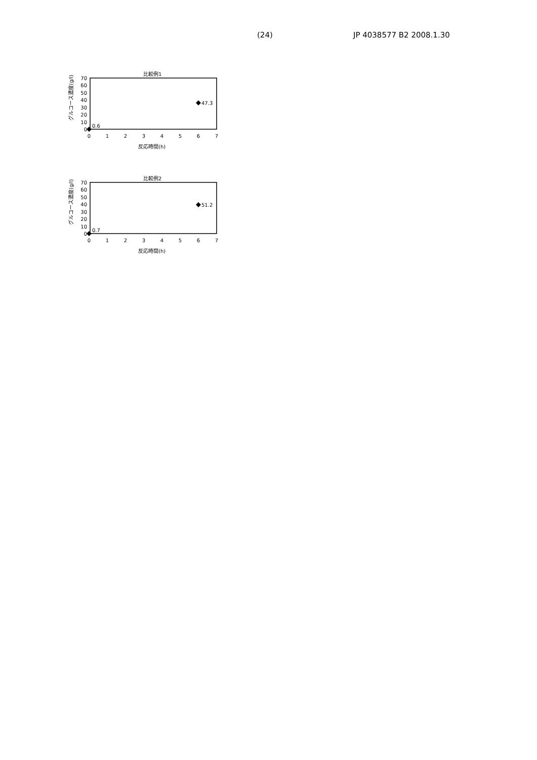(24) JP 4038577 B2 2008.1.30
比較例1
グルコース濃度(g/l)
70
60
50
40
30
20
10
0
0
1
2
3
4
5
6
7
0.6
47.3
反応時間(h)
比較例2
グルコース濃度(g/l)
70
60
50
40
30
20
10
0
0
1
2
3
4
5
6
7
0.7
51.2
反応時間(h)